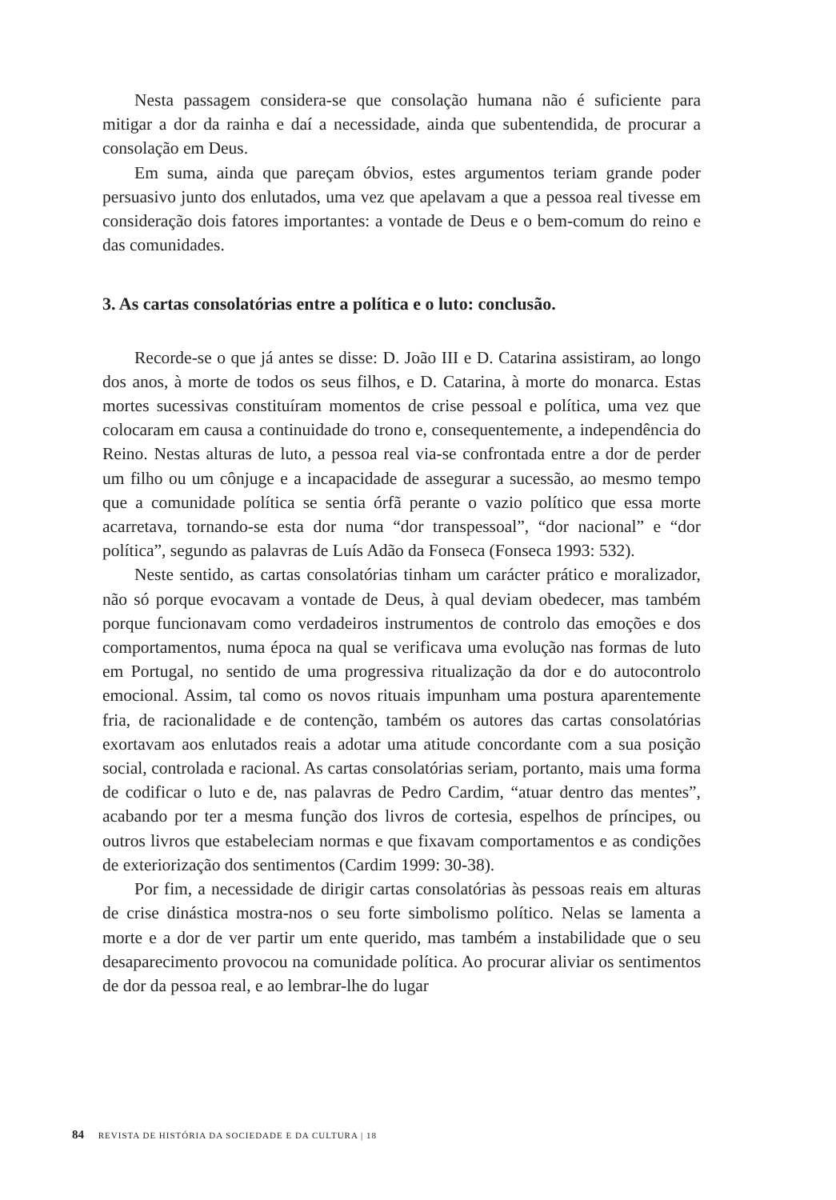Nesta passagem considera-se que consolação humana não é suficiente para mitigar a dor da rainha e daí a necessidade, ainda que subentendida, de procurar a consolação em Deus.
Em suma, ainda que pareçam óbvios, estes argumentos teriam grande poder persuasivo junto dos enlutados, uma vez que apelavam a que a pessoa real tivesse em consideração dois fatores importantes: a vontade de Deus e o bem-comum do reino e das comunidades.
3. As cartas consolatórias entre a política e o luto: conclusão.
Recorde-se o que já antes se disse: D. João III e D. Catarina assistiram, ao longo dos anos, à morte de todos os seus filhos, e D. Catarina, à morte do monarca. Estas mortes sucessivas constituíram momentos de crise pessoal e política, uma vez que colocaram em causa a continuidade do trono e, consequentemente, a independência do Reino. Nestas alturas de luto, a pessoa real via-se confrontada entre a dor de perder um filho ou um cônjuge e a incapacidade de assegurar a sucessão, ao mesmo tempo que a comunidade política se sentia órfã perante o vazio político que essa morte acarretava, tornando-se esta dor numa “dor transpessoal”, “dor nacional” e “dor política”, segundo as palavras de Luís Adão da Fonseca (Fonseca 1993: 532).
Neste sentido, as cartas consolatórias tinham um carácter prático e moralizador, não só porque evocavam a vontade de Deus, à qual deviam obedecer, mas também porque funcionavam como verdadeiros instrumentos de controlo das emoções e dos comportamentos, numa época na qual se verificava uma evolução nas formas de luto em Portugal, no sentido de uma progressiva ritualização da dor e do autocontrolo emocional. Assim, tal como os novos rituais impunham uma postura aparentemente fria, de racionalidade e de contenção, também os autores das cartas consolatórias exortavam aos enlutados reais a adotar uma atitude concordante com a sua posição social, controlada e racional. As cartas consolatórias seriam, portanto, mais uma forma de codificar o luto e de, nas palavras de Pedro Cardim, “atuar dentro das mentes”, acabando por ter a mesma função dos livros de cortesia, espelhos de príncipes, ou outros livros que estabeleciam normas e que fixavam comportamentos e as condições de exteriorização dos sentimentos (Cardim 1999: 30-38).
Por fim, a necessidade de dirigir cartas consolatórias às pessoas reais em alturas de crise dinástica mostra-nos o seu forte simbolismo político. Nelas se lamenta a morte e a dor de ver partir um ente querido, mas também a instabilidade que o seu desaparecimento provocou na comunidade política. Ao procurar aliviar os sentimentos de dor da pessoa real, e ao lembrar-lhe do lugar
84 REVISTA DE HISTÓRIA DA SOCIEDADE E DA CULTURA | 18